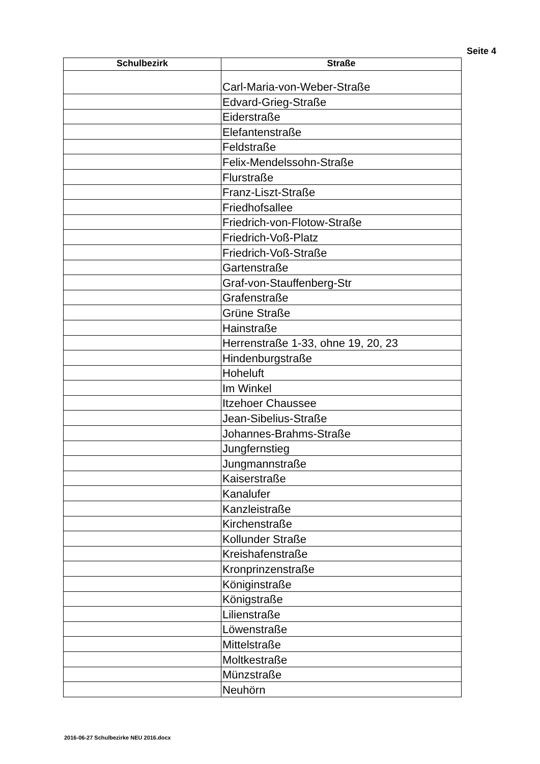Seite 4
| Schulbezirk | Straße |
| --- | --- |
| | Carl-Maria-von-Weber-Straße |
| | Edvard-Grieg-Straße |
| | Eiderstraße |
| | Elefantenstraße |
| | Feldstraße |
| | Felix-Mendelssohn-Straße |
| | Flurstraße |
| | Franz-Liszt-Straße |
| | Friedhofsallee |
| | Friedrich-von-Flotow-Straße |
| | Friedrich-Voß-Platz |
| | Friedrich-Voß-Straße |
| | Gartenstraße |
| | Graf-von-Stauffenberg-Str |
| | Grafenstraße |
| | Grüne Straße |
| | Hainstraße |
| | Herrenstraße 1-33, ohne 19, 20, 23 |
| | Hindenburgstraße |
| | Hoheluft |
| | Im Winkel |
| | Itzehoer Chaussee |
| | Jean-Sibelius-Straße |
| | Johannes-Brahms-Straße |
| | Jungfernstieg |
| | Jungmannstraße |
| | Kaiserstraße |
| | Kanalufer |
| | Kanzleistraße |
| | Kirchenstraße |
| | Kollunder Straße |
| | Kreishafenstraße |
| | Kronprinzenstraße |
| | Königinstraße |
| | Königstraße |
| | Lilienstraße |
| | Löwenstraße |
| | Mittelstraße |
| | Moltkestraße |
| | Münzstraße |
| | Neuhörn |
2016-06-27 Schulbezirke NEU 2016.docx